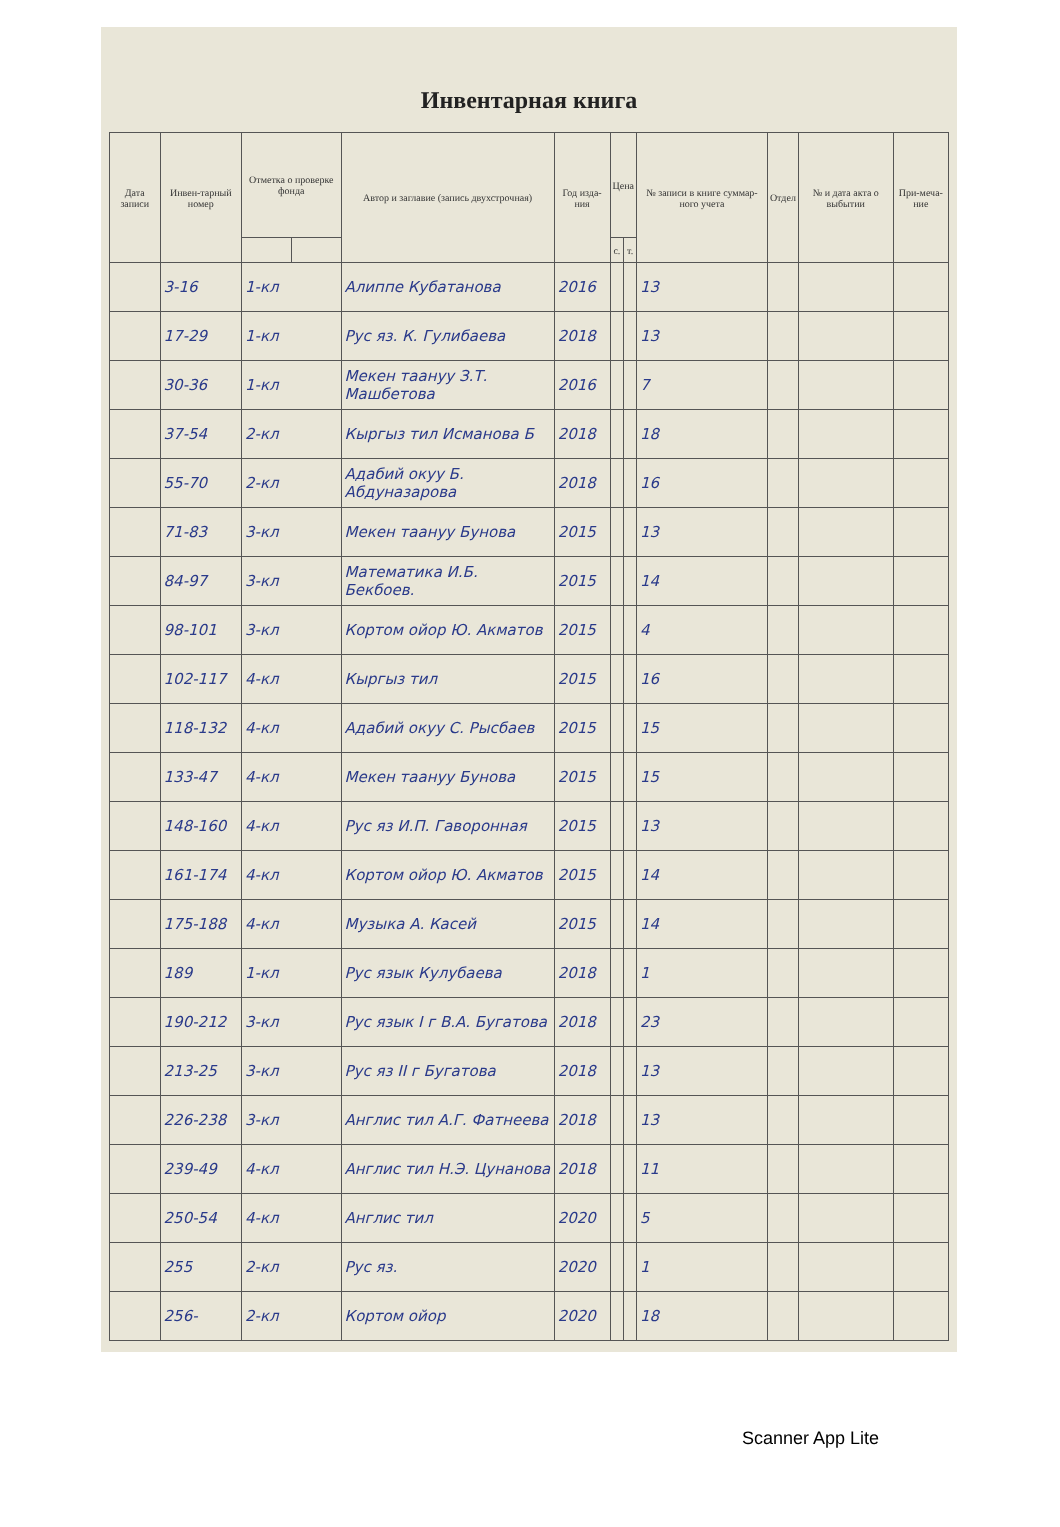Инвентарная книга
| Дата записи | Инвен-тарный номер | Отметка о проверке фонда | | Автор и заглавие (запись двухстрочная) | Год изда-ния | Цена | | № записи в книге суммар-ного учета | Отдел | № и дата акта о выбытии | При-меча-ние |
| --- | --- | --- | --- | --- | --- | --- | --- | --- | --- | --- | --- |
| | | | | | | с. | т. | | | | |
| | 3-16 | 1-кл | | Алиппе Кубатанова | 2016 | | | 13 | | | |
| | 17-29 | 1-кл | | Рус яз. К. Гулибаева | 2018 | | | 13 | | | |
| | 30-36 | 1-кл | | Мекен таануу З.Т. Машбетова | 2016 | | | 7 | | | |
| | 37-54 | 2-кл | | Кыргыз тил Исманова Б | 2018 | | | 18 | | | |
| | 55-70 | 2-кл | | Адабий окуу Б. Абдуназарова | 2018 | | | 16 | | | |
| | 71-83 | 3-кл | | Мекен таануу Бунова | 2015 | | | 13 | | | |
| | 84-97 | 3-кл | | Математика И.Б. Бекбоев. | 2015 | | | 14 | | | |
| | 98-101 | 3-кл | | Кортом ойор Ю. Акматов | 2015 | | | 4 | | | |
| | 102-117 | 4-кл | | Кыргыз тил | 2015 | | | 16 | | | |
| | 118-132 | 4-кл | | Адабий окуу С. Рысбаев | 2015 | | | 15 | | | |
| | 133-47 | 4-кл | | Мекен таануу Бунова | 2015 | | | 15 | | | |
| | 148-160 | 4-кл | | Рус яз И.П. Гаворонная | 2015 | | | 13 | | | |
| | 161-174 | 4-кл | | Кортом ойор Ю. Акматов | 2015 | | | 14 | | | |
| | 175-188 | 4-кл | | Музыка А. Касей | 2015 | | | 14 | | | |
| | 189 | 1-кл | | Рус язык Кулубаева | 2018 | | | 1 | | | |
| | 190-212 | 3-кл | | Рус язык I г В.А. Бугатова | 2018 | | | 23 | | | |
| | 213-25 | 3-кл | | Рус яз II г Бугатова | 2018 | | | 13 | | | |
| | 226-238 | 3-кл | | Англис тил А.Г. Фатнеева | 2018 | | | 13 | | | |
| | 239-49 | 4-кл | | Англис тил Н.Э. Цунанова | 2018 | | | 11 | | | |
| | 250-54 | 4-кл | | Англис тил | 2020 | | | 5 | | | |
| | 255 | 2-кл | | Рус яз. | 2020 | | | 1 | | | |
| | 256- | 2-кл | | Кортом ойор | 2020 | | | 18 | | | |
Scanner App Lite